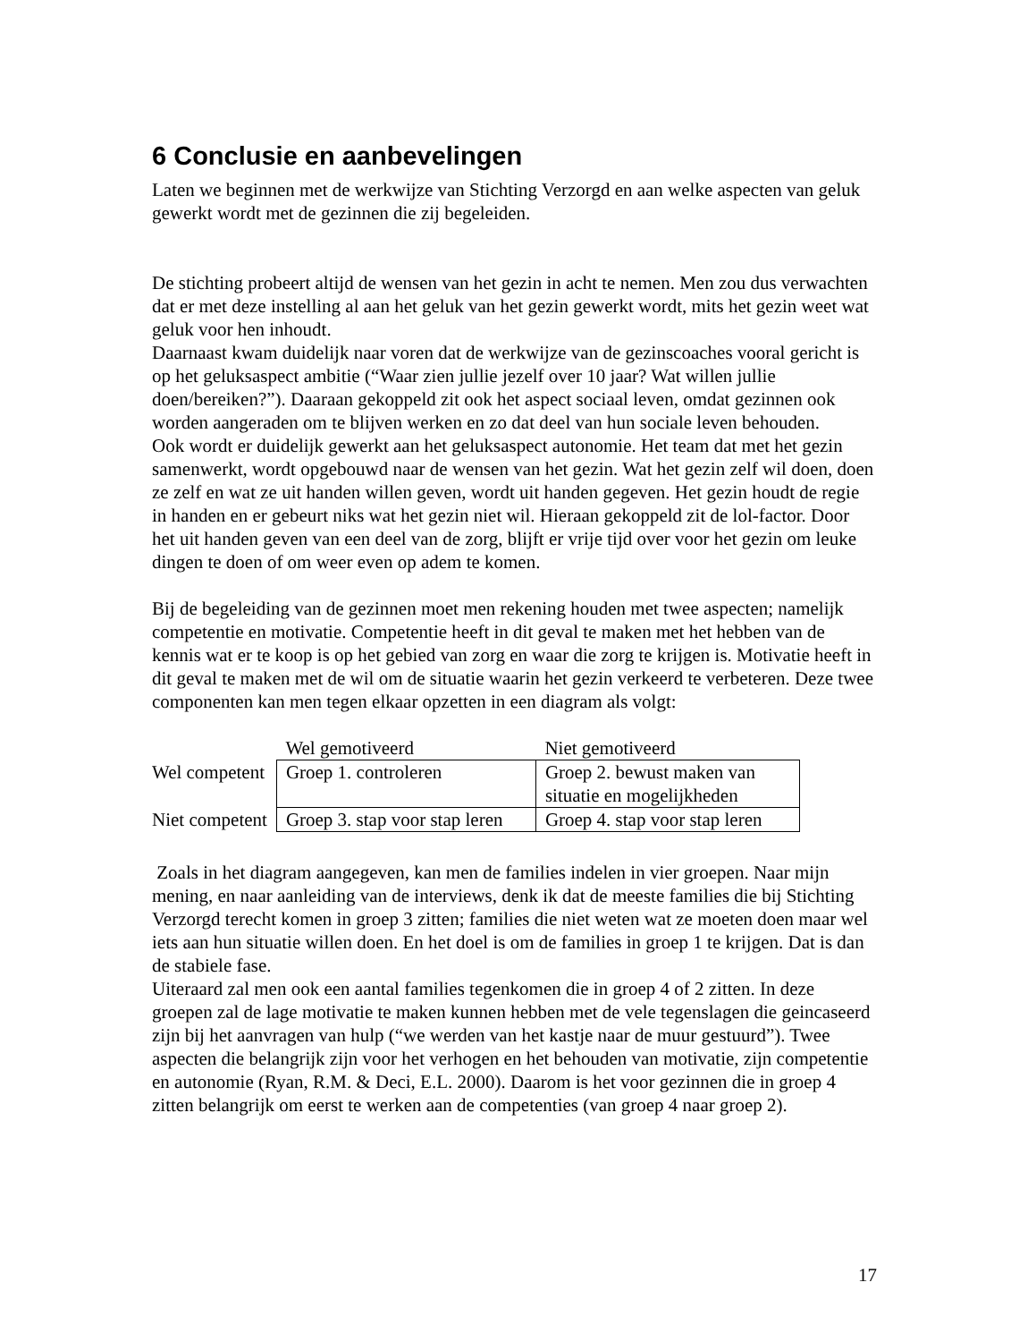6 Conclusie en aanbevelingen
Laten we beginnen met de werkwijze van Stichting Verzorgd en aan welke aspecten van geluk gewerkt wordt met de gezinnen die zij begeleiden.
De stichting probeert altijd de wensen van het gezin in acht te nemen. Men zou dus verwachten dat er met deze instelling al aan het geluk van het gezin gewerkt wordt, mits het gezin weet wat geluk voor hen inhoudt.
Daarnaast kwam duidelijk naar voren dat de werkwijze van de gezinscoaches vooral gericht is op het geluksaspect ambitie (“Waar zien jullie jezelf over 10 jaar? Wat willen jullie doen/bereiken?”). Daaraan gekoppeld zit ook het aspect sociaal leven, omdat gezinnen ook worden aangeraden om te blijven werken en zo dat deel van hun sociale leven behouden.
Ook wordt er duidelijk gewerkt aan het geluksaspect autonomie. Het team dat met het gezin samenwerkt, wordt opgebouwd naar de wensen van het gezin. Wat het gezin zelf wil doen, doen ze zelf en wat ze uit handen willen geven, wordt uit handen gegeven. Het gezin houdt de regie in handen en er gebeurt niks wat het gezin niet wil. Hieraan gekoppeld zit de lol-factor. Door het uit handen geven van een deel van de zorg, blijft er vrije tijd over voor het gezin om leuke dingen te doen of om weer even op adem te komen.
Bij de begeleiding van de gezinnen moet men rekening houden met twee aspecten; namelijk competentie en motivatie. Competentie heeft in dit geval te maken met het hebben van de kennis wat er te koop is op het gebied van zorg en waar die zorg te krijgen is. Motivatie heeft in dit geval te maken met de wil om de situatie waarin het gezin verkeerd te verbeteren. Deze twee componenten kan men tegen elkaar opzetten in een diagram als volgt:
| | Wel gemotiveerd | Niet gemotiveerd |
| Wel competent | Groep 1. controleren | Groep 2. bewust maken van situatie en mogelijkheden |
| Niet competent | Groep 3. stap voor stap leren | Groep 4. stap voor stap leren |
Zoals in het diagram aangegeven, kan men de families indelen in vier groepen. Naar mijn mening, en naar aanleiding van de interviews, denk ik dat de meeste families die bij Stichting Verzorgd terecht komen in groep 3 zitten; families die niet weten wat ze moeten doen maar wel iets aan hun situatie willen doen. En het doel is om de families in groep 1 te krijgen. Dat is dan de stabiele fase.
Uiteraard zal men ook een aantal families tegenkomen die in groep 4 of 2 zitten. In deze groepen zal de lage motivatie te maken kunnen hebben met de vele tegenslagen die geincaseerd zijn bij het aanvragen van hulp (“we werden van het kastje naar de muur gestuurd”). Twee aspecten die belangrijk zijn voor het verhogen en het behouden van motivatie, zijn competentie en autonomie (Ryan, R.M. & Deci, E.L. 2000). Daarom is het voor gezinnen die in groep 4 zitten belangrijk om eerst te werken aan de competenties (van groep 4 naar groep 2).
17